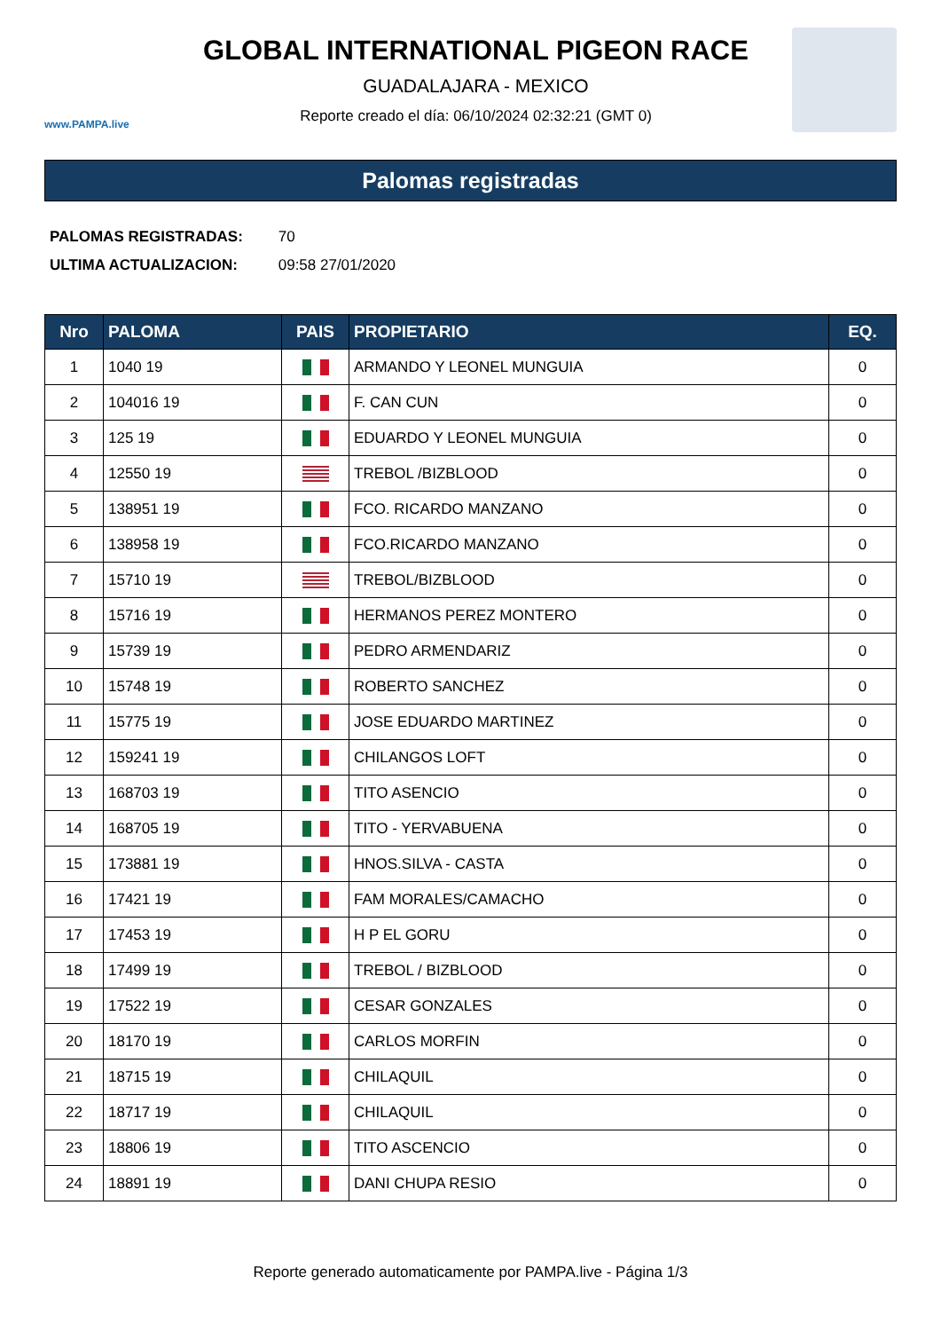www.PAMPA.live
GLOBAL INTERNATIONAL PIGEON RACE
GUADALAJARA - MEXICO
Reporte creado el día: 06/10/2024 02:32:21 (GMT 0)
Palomas registradas
PALOMAS REGISTRADAS: 70
ULTIMA ACTUALIZACION: 09:58 27/01/2020
| Nro | PALOMA | PAIS | PROPIETARIO | EQ. |
| --- | --- | --- | --- | --- |
| 1 | 1040 19 | | ARMANDO Y LEONEL MUNGUIA | 0 |
| 2 | 104016 19 | | F. CAN CUN | 0 |
| 3 | 125 19 | | EDUARDO Y LEONEL MUNGUIA | 0 |
| 4 | 12550 19 | | TREBOL /BIZBLOOD | 0 |
| 5 | 138951 19 | | FCO. RICARDO MANZANO | 0 |
| 6 | 138958 19 | | FCO.RICARDO MANZANO | 0 |
| 7 | 15710 19 | | TREBOL/BIZBLOOD | 0 |
| 8 | 15716 19 | | HERMANOS PEREZ MONTERO | 0 |
| 9 | 15739 19 | | PEDRO ARMENDARIZ | 0 |
| 10 | 15748 19 | | ROBERTO SANCHEZ | 0 |
| 11 | 15775 19 | | JOSE EDUARDO MARTINEZ | 0 |
| 12 | 159241 19 | | CHILANGOS LOFT | 0 |
| 13 | 168703 19 | | TITO ASENCIO | 0 |
| 14 | 168705 19 | | TITO - YERVABUENA | 0 |
| 15 | 173881 19 | | HNOS.SILVA - CASTA | 0 |
| 16 | 17421 19 | | FAM MORALES/CAMACHO | 0 |
| 17 | 17453 19 | | H P EL GORU | 0 |
| 18 | 17499 19 | | TREBOL / BIZBLOOD | 0 |
| 19 | 17522 19 | | CESAR GONZALES | 0 |
| 20 | 18170 19 | | CARLOS MORFIN | 0 |
| 21 | 18715 19 | | CHILAQUIL | 0 |
| 22 | 18717 19 | | CHILAQUIL | 0 |
| 23 | 18806 19 | | TITO ASCENCIO | 0 |
| 24 | 18891 19 | | DANI CHUPA RESIO | 0 |
Reporte generado automaticamente por PAMPA.live - Página 1/3